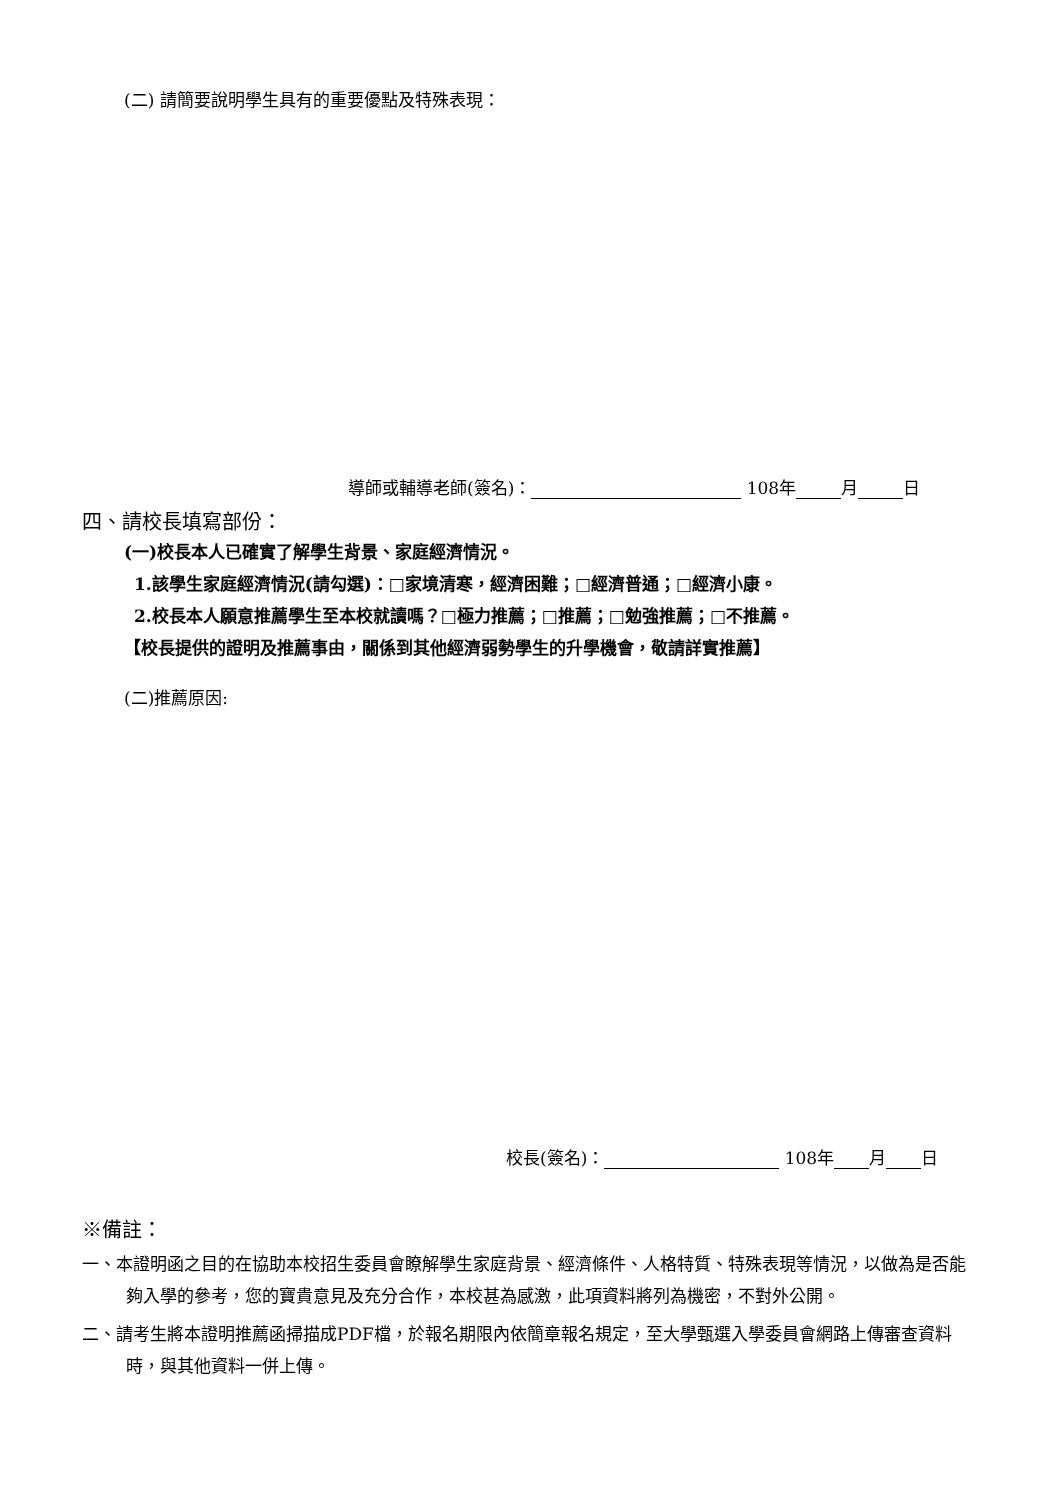(二) 請簡要說明學生具有的重要優點及特殊表現：
導師或輔導老師(簽名)： 108年 月 日
四、請校長填寫部份：
(一)校長本人已確實了解學生背景、家庭經濟情況。
1.該學生家庭經濟情況(請勾選)：□家境清寒，經濟困難；□經濟普通；□經濟小康。
2.校長本人願意推薦學生至本校就讀嗎？□極力推薦；□推薦；□勉強推薦；□不推薦。
【校長提供的證明及推薦事由，關係到其他經濟弱勢學生的升學機會，敬請詳實推薦】
(二)推薦原因:
校長(簽名)： 108年 月 日
※備註：
一、本證明函之目的在協助本校招生委員會瞭解學生家庭背景、經濟條件、人格特質、特殊表現等情況，以做為是否能夠入學的參考，您的寶貴意見及充分合作，本校甚為感激，此項資料將列為機密，不對外公開。
二、請考生將本證明推薦函掃描成PDF檔，於報名期限內依簡章報名規定，至大學甄選入學委員會網路上傳審查資料時，與其他資料一併上傳。